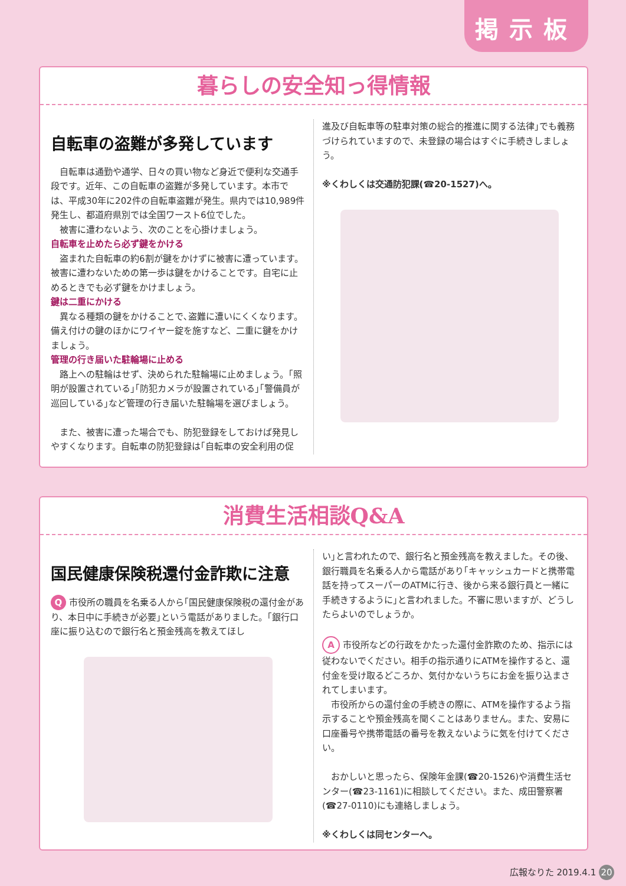掲示板
暮らしの安全知っ得情報
自転車の盗難が多発しています
　自転車は通勤や通学、日々の買い物など身近で便利な交通手段です。近年、この自転車の盗難が多発しています。本市では、平成30年に202件の自転車盗難が発生。県内では10,989件発生し、都道府県別では全国ワースト6位でした。
　被害に遭わないよう、次のことを心掛けましょう。
自転車を止めたら必ず鍵をかける
　盗まれた自転車の約6割が鍵をかけずに被害に遭っています。被害に遭わないための第一歩は鍵をかけることです。自宅に止めるときでも必ず鍵をかけましょう。
鍵は二重にかける
　異なる種類の鍵をかけることで､盗難に遭いにくくなります。備え付けの鍵のほかにワイヤー錠を施すなど、二重に鍵をかけましょう。
管理の行き届いた駐輪場に止める
　路上への駐輪はせず、決められた駐輪場に止めましょう。｢照明が設置されている｣｢防犯カメラが設置されている｣｢警備員が巡回している｣など管理の行き届いた駐輪場を選びましょう。
　また、被害に遭った場合でも、防犯登録をしておけば発見しやすくなります。自転車の防犯登録は｢自転車の安全利用の促
進及び自転車等の駐車対策の総合的推進に関する法律｣でも義務づけられていますので、未登録の場合はすぐに手続きしましょう。
※くわしくは交通防犯課(☎20-1527)へ。
消費生活相談Q&A
国民健康保険税還付金詐欺に注意
Q 市役所の職員を名乗る人から｢国民健康保険税の還付金があり、本日中に手続きが必要｣という電話がありました。｢銀行口座に振り込むので銀行名と預金残高を教えてほし
い｣と言われたので、銀行名と預金残高を教えました。その後、銀行職員を名乗る人から電話があり｢キャッシュカードと携帯電話を持ってスーパーのATMに行き、後から来る銀行員と一緒に手続きするように｣と言われました。不審に思いますが、どうしたらよいのでしょうか。
A 市役所などの行政をかたった還付金詐欺のため、指示には従わないでください。相手の指示通りにATMを操作すると、還付金を受け取るどころか、気付かないうちにお金を振り込まされてしまいます。
　市役所からの還付金の手続きの際に、ATMを操作するよう指示することや預金残高を聞くことはありません。また、安易に口座番号や携帯電話の番号を教えないように気を付けてください。
　おかしいと思ったら、保険年金課(☎20-1526)や消費生活センター(☎23-1161)に相談してください。また、成田警察署(☎27-0110)にも連絡しましょう。
※くわしくは同センターへ。
広報なりた 2019.4.1 20